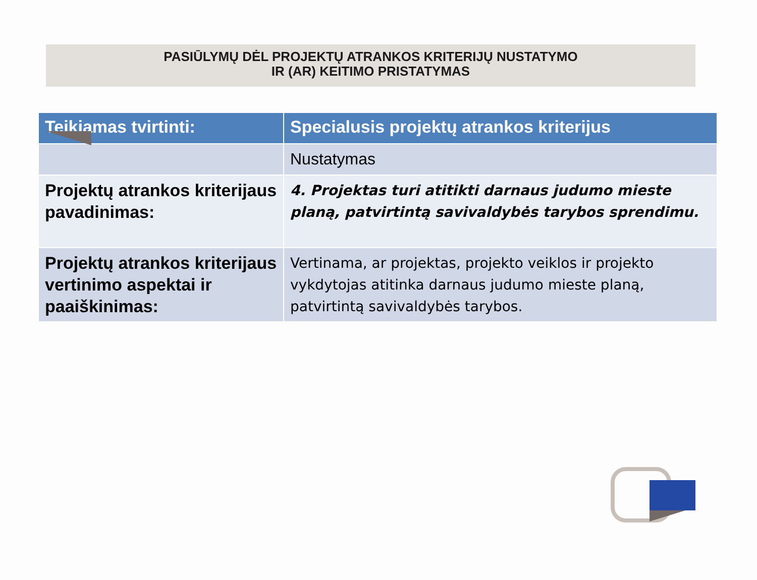PASIŪLYMŲ DĖL PROJEKTŲ ATRANKOS KRITERIJŲ NUSTATYMO
IR (AR) KEITIMO PRISTATYMAS
| Teikiamas tvirtinti: | Specialusis projektų atrankos kriterijus |
| --- | --- |
| | Nustatymas |
| Projektų atrankos kriterijaus pavadinimas: | 4. Projektas turi atitikti darnaus judumo mieste planą, patvirtintą savivaldybės tarybos sprendimu. |
| Projektų atrankos kriterijaus vertinimo aspektai ir paaiškinimas: | Vertinama, ar projektas, projekto veiklos ir projekto vykdytojas atitinka darnaus judumo mieste planą, patvirtintą savivaldybės tarybos. |